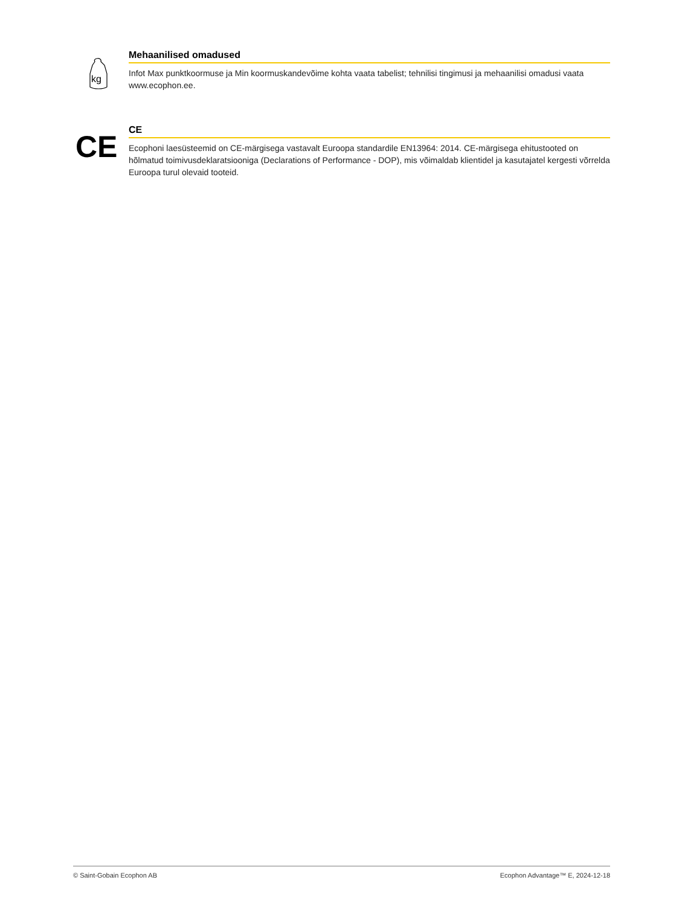kg
Mehaanilised omadused
Infot Max punktkoormuse ja Min koormuskandevõime kohta vaata tabelist; tehnilisi tingimusi ja mehaanilisi omadusi vaata www.ecophon.ee.
CE
CE
Ecophoni laesüsteemid on CE-märgisega vastavalt Euroopa standardile EN13964: 2014. CE-märgisega ehitustooted on hõlmatud toimivusdeklaratsiooniga (Declarations of Performance - DOP), mis võimaldab klientidel ja kasutajatel kergesti võrrelda Euroopa turul olevaid tooteid.
© Saint-Gobain Ecophon AB Ecophon Advantage™ E, 2024-12-18